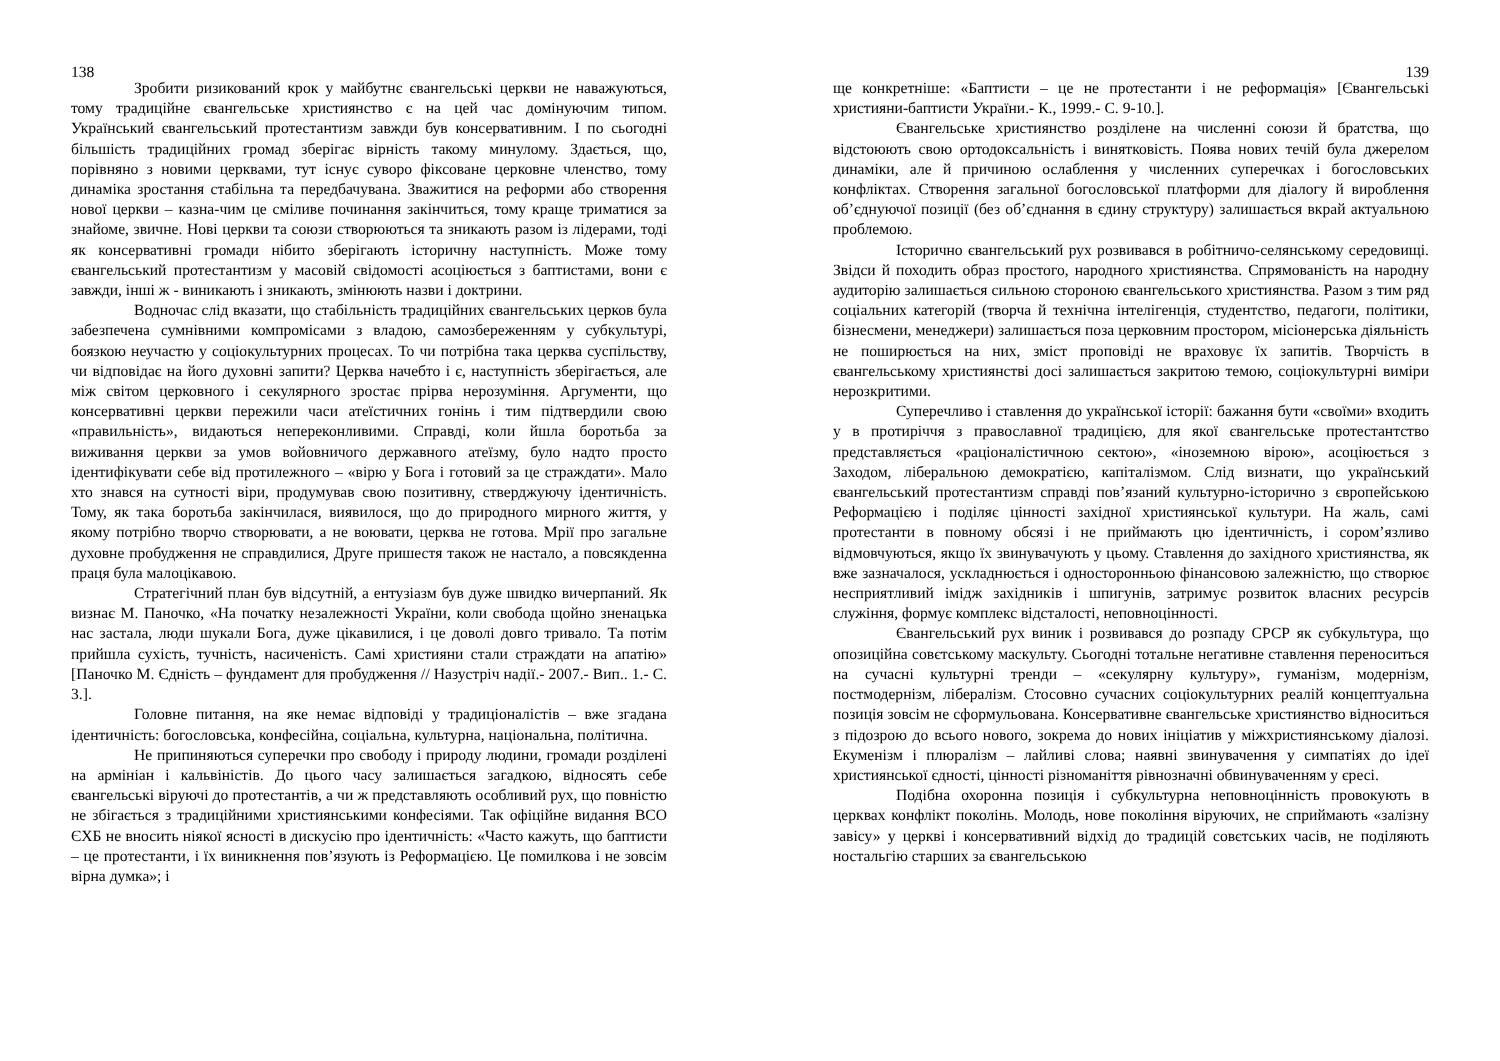138
Зробити ризикований крок у майбутнє євангельські церкви не наважуються, тому традиційне євангельське християнство є на цей час домінуючим типом. Український євангельський протестантизм завжди був консервативним. І по сьогодні більшість традиційних громад зберігає вірність такому минулому. Здається, що, порівняно з новими церквами, тут існує суворо фіксоване церковне членство, тому динаміка зростання стабільна та передбачувана. Зважитися на реформи або створення нової церкви – казна-чим це сміливе починання закінчиться, тому краще триматися за знайоме, звичне. Нові церкви та союзи створюються та зникають разом із лідерами, тоді як консервативні громади нібито зберігають історичну наступність. Може тому євангельський протестантизм у масовій свідомості асоціюється з баптистами, вони є завжди, інші ж - виникають і зникають, змінюють назви і доктрини.
Водночас слід вказати, що стабільність традиційних євангельських церков була забезпечена сумнівними компромісами з владою, самозбереженням у субкультурі, боязкою неучастю у соціокультурних процесах. То чи потрібна така церква суспільству, чи відповідає на його духовні запити? Церква начебто і є, наступність зберігається, але між світом церковного і секулярного зростає прірва нерозуміння. Аргументи, що консервативні церкви пережили часи атеїстичних гонінь і тим підтвердили свою «правильність», видаються непереконливими. Справді, коли йшла боротьба за виживання церкви за умов войовничого державного атеїзму, було надто просто ідентифікувати себе від протилежного – «вірю у Бога і готовий за це страждати». Мало хто знався на сутності віри, продумував свою позитивну, стверджуючу ідентичність. Тому, як така боротьба закінчилася, виявилося, що до природного мирного життя, у якому потрібно творчо створювати, а не воювати, церква не готова. Мрії про загальне духовне пробудження не справдилися, Друге пришестя також не настало, а повсякденна праця була малоцікавою.
Стратегічний план був відсутній, а ентузіазм був дуже швидко вичерпаний. Як визнає М. Паночко, «На початку незалежності України, коли свобода щойно зненацька нас застала, люди шукали Бога, дуже цікавилися, і це доволі довго тривало. Та потім прийшла сухість, тучність, насиченість. Самі християни стали страждати на апатію» [Паночко М. Єдність – фундамент для пробудження // Назустріч надії.- 2007.- Вип.. 1.- С. 3.].
Головне питання, на яке немає відповіді у традиціоналістів – вже згадана ідентичність: богословська, конфесійна, соціальна, культурна, національна, політична.
Не припиняються суперечки про свободу і природу людини, громади розділені на армініан і кальвіністів. До цього часу залишається загадкою, відносять себе євангельські віруючі до протестантів, а чи ж представляють особливий рух, що повністю не збігається з традиційними християнськими конфесіями. Так офіційне видання ВСО ЄХБ не вносить ніякої ясності в дискусію про ідентичність: «Часто кажуть, що баптисти – це протестанти, і їх виникнення пов’язують із Реформацією. Це помилкова і не зовсім вірна думка»; і
139
ще конкретніше: «Баптисти – це не протестанти і не реформація» [Євангельські християни-баптисти України.- К., 1999.- С. 9-10.].
Євангельське християнство розділене на численні союзи й братства, що відстоюють свою ортодоксальність і винятковість. Поява нових течій була джерелом динаміки, але й причиною ослаблення у численних суперечках і богословських конфліктах. Створення загальної богословської платформи для діалогу й вироблення об’єднуючої позиції (без об’єднання в єдину структуру) залишається вкрай актуальною проблемою.
Історично євангельський рух розвивався в робітничо-селянському середовищі. Звідси й походить образ простого, народного християнства. Спрямованість на народну аудиторію залишається сильною стороною євангельського християнства. Разом з тим ряд соціальних категорій (творча й технічна інтелігенція, студентство, педагоги, політики, бізнесмени, менеджери) залишається поза церковним простором, місіонерська діяльність не поширюється на них, зміст проповіді не враховує їх запитів. Творчість в євангельському християнстві досі залишається закритою темою, соціокультурні виміри нерозкритими.
Суперечливо і ставлення до української історії: бажання бути «своїми» входить у в протиріччя з православної традицією, для якої євангельське протестантство представляється «раціоналістичною сектою», «іноземною вірою», асоціюється з Заходом, ліберальною демократією, капіталізмом. Слід визнати, що український євангельський протестантизм справді пов’язаний культурно-історично з європейською Реформацією і поділяє цінності західної християнської культури. На жаль, самі протестанти в повному обсязі і не приймають цю ідентичність, і сором’язливо відмовчуються, якщо їх звинувачують у цьому. Ставлення до західного християнства, як вже зазначалося, ускладнюється і односторонньою фінансовою залежністю, що створює несприятливий імідж західників і шпигунів, затримує розвиток власних ресурсів служіння, формує комплекс відсталості, неповноцінності.
Євангельський рух виник і розвивався до розпаду СРСР як субкультура, що опозиційна совєтському маскульту. Сьогодні тотальне негативне ставлення переноситься на сучасні культурні тренди – «секулярну культуру», гуманізм, модернізм, постмодернізм, лібералізм. Стосовно сучасних соціокультурних реалій концептуальна позиція зовсім не сформульована. Консервативне євангельське християнство відноситься з підозрою до всього нового, зокрема до нових ініціатив у міжхристиянському діалозі. Екуменізм і плюралізм – лайливі слова; наявні звинувачення у симпатіях до ідеї християнської єдності, цінності різноманіття рівнозначні обвинуваченням у єресі.
Подібна охоронна позиція і субкультурна неповноцінність провокують в церквах конфлікт поколінь. Молодь, нове покоління віруючих, не сприймають «залізну завісу» у церкві і консервативний відхід до традицій совєтських часів, не поділяють ностальгію старших за євангельською